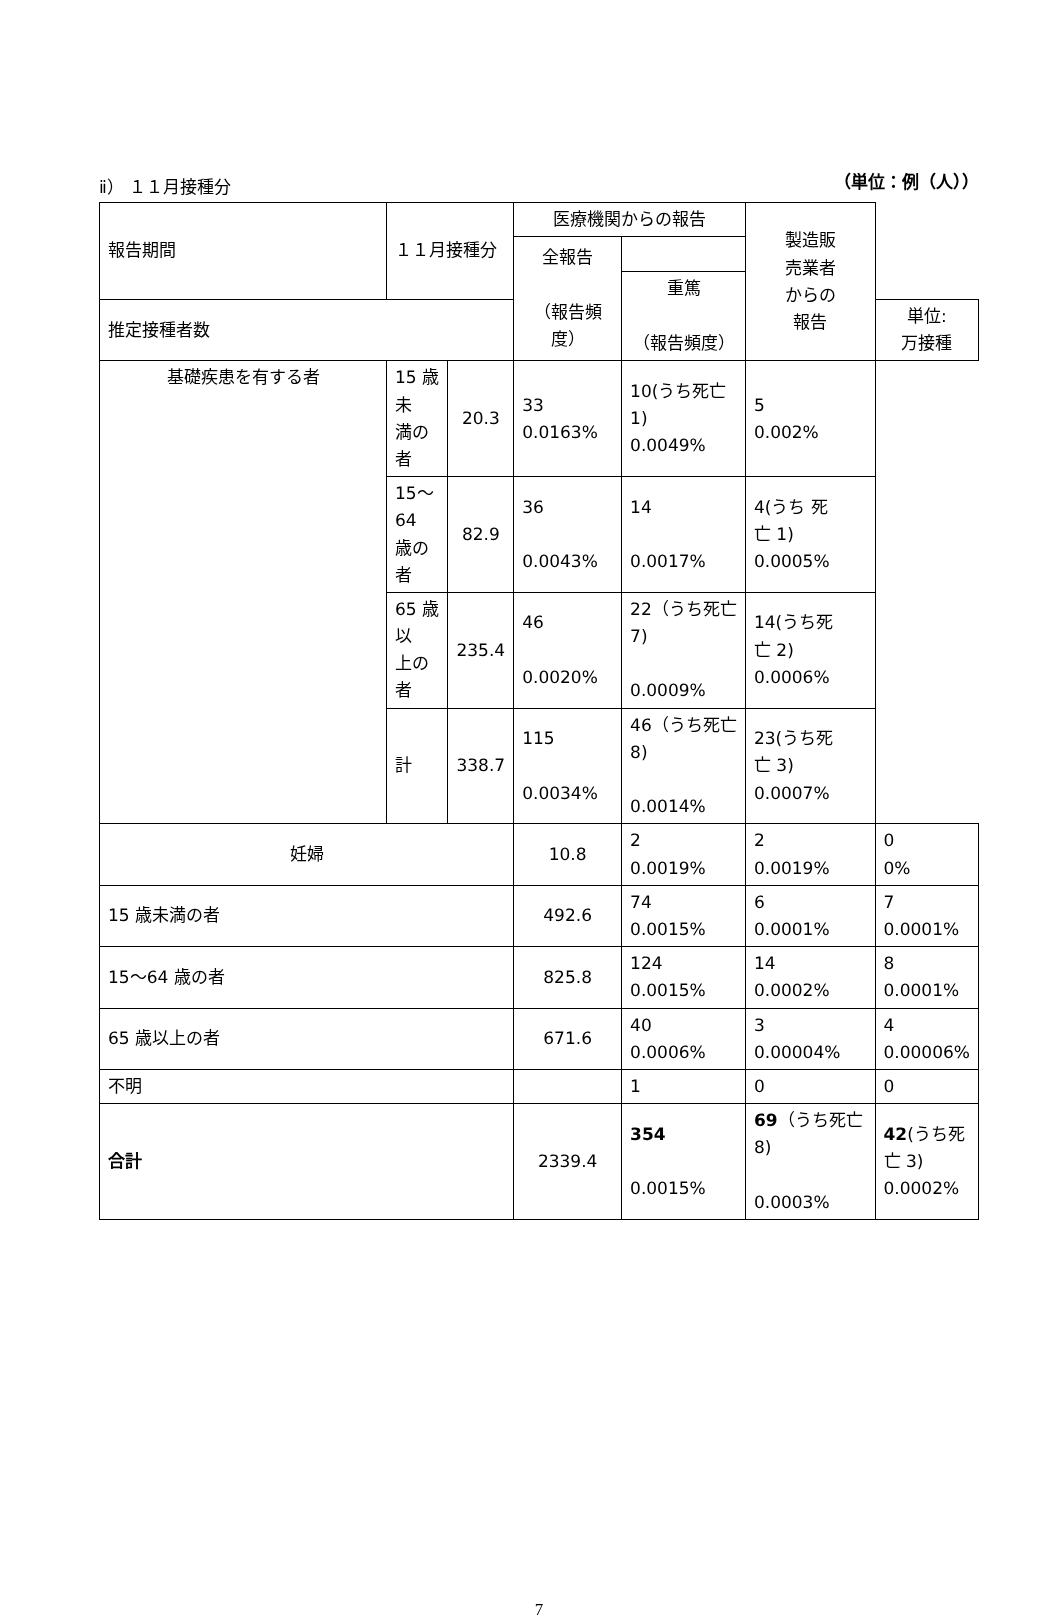ⅱ） １１月接種分 （単位：例（人））
| 報告期間 | １１月接種分 | | 医療機関からの報告 | | 製造販 売業者 からの 報告 | |
| --- | --- | --- | --- | --- | --- | --- |
| | | | 全報告 （報告頻度） | | | |
| | | | | 重篤 （報告頻度） | | |
| 推定接種者数 | | | | | | 単位: 万接種 |
| 基礎疾患を有する者 | 15 歳未 満の者 | 20.3 | 33 0.0163% | 10(うち死亡 1) 0.0049% | 5 0.002% | |
| | 15～64 歳の者 | 82.9 | 36 0.0043% | 14 0.0017% | 4(うち 死 亡 1) 0.0005% | |
| | 65 歳以 上の者 | 235.4 | 46 0.0020% | 22（うち死亡 7) 0.0009% | 14(うち死 亡 2) 0.0006% | |
| | 計 | 338.7 | 115 0.0034% | 46（うち死亡 8) 0.0014% | 23(うち死 亡 3) 0.0007% | |
| 妊婦 | | | 10.8 | 2 0.0019% | 2 0.0019% | 0 0% |
| 15 歳未満の者 | | | 492.6 | 74 0.0015% | 6 0.0001% | 7 0.0001% |
| 15～64 歳の者 | | | 825.8 | 124 0.0015% | 14 0.0002% | 8 0.0001% |
| 65 歳以上の者 | | | 671.6 | 40 0.0006% | 3 0.00004% | 4 0.00006% |
| 不明 | | | | 1 | 0 | 0 |
| 合計 | | | 2339.4 | 354 0.0015% | 69 （うち死亡 8) 0.0003% | 42 (うち死 亡 3) 0.0002% |
7